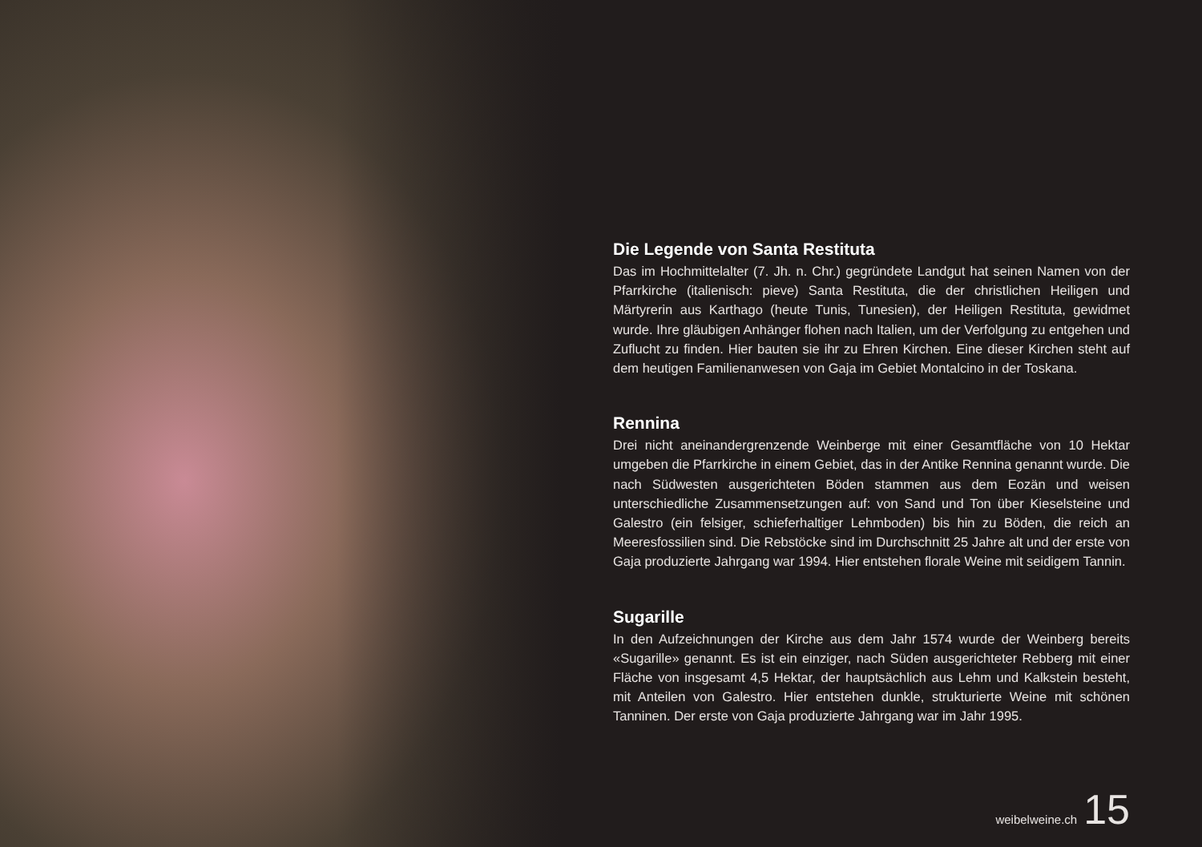Die Legende von Santa Restituta
Das im Hochmittelalter (7. Jh. n. Chr.) gegründete Landgut hat seinen Namen von der Pfarrkirche (italienisch: pieve) Santa Restituta, die der christlichen Heiligen und Märtyrerin aus Karthago (heute Tunis, Tunesien), der Heiligen Restituta, gewidmet wurde. Ihre gläubigen Anhänger flohen nach Italien, um der Verfolgung zu entgehen und Zuflucht zu finden. Hier bauten sie ihr zu Ehren Kirchen. Eine dieser Kirchen steht auf dem heutigen Familienanwesen von Gaja im Gebiet Montalcino in der Toskana.
Rennina
Drei nicht aneinandergrenzende Weinberge mit einer Gesamtfläche von 10 Hektar umgeben die Pfarrkirche in einem Gebiet, das in der Antike Rennina genannt wurde. Die nach Südwesten ausgerichteten Böden stammen aus dem Eozän und weisen unterschiedliche Zusammensetzungen auf: von Sand und Ton über Kieselsteine und Galestro (ein felsiger, schieferhaltiger Lehmboden) bis hin zu Böden, die reich an Meeresfossilien sind. Die Rebstöcke sind im Durchschnitt 25 Jahre alt und der erste von Gaja produzierte Jahrgang war 1994. Hier entstehen florale Weine mit seidigem Tannin.
Sugarille
In den Aufzeichnungen der Kirche aus dem Jahr 1574 wurde der Weinberg bereits «Sugarille» genannt. Es ist ein einziger, nach Süden ausgerichteter Rebberg mit einer Fläche von insgesamt 4,5 Hektar, der hauptsächlich aus Lehm und Kalkstein besteht, mit Anteilen von Galestro. Hier entstehen dunkle, strukturierte Weine mit schönen Tanninen. Der erste von Gaja produzierte Jahrgang war im Jahr 1995.
weibelweine.ch 15